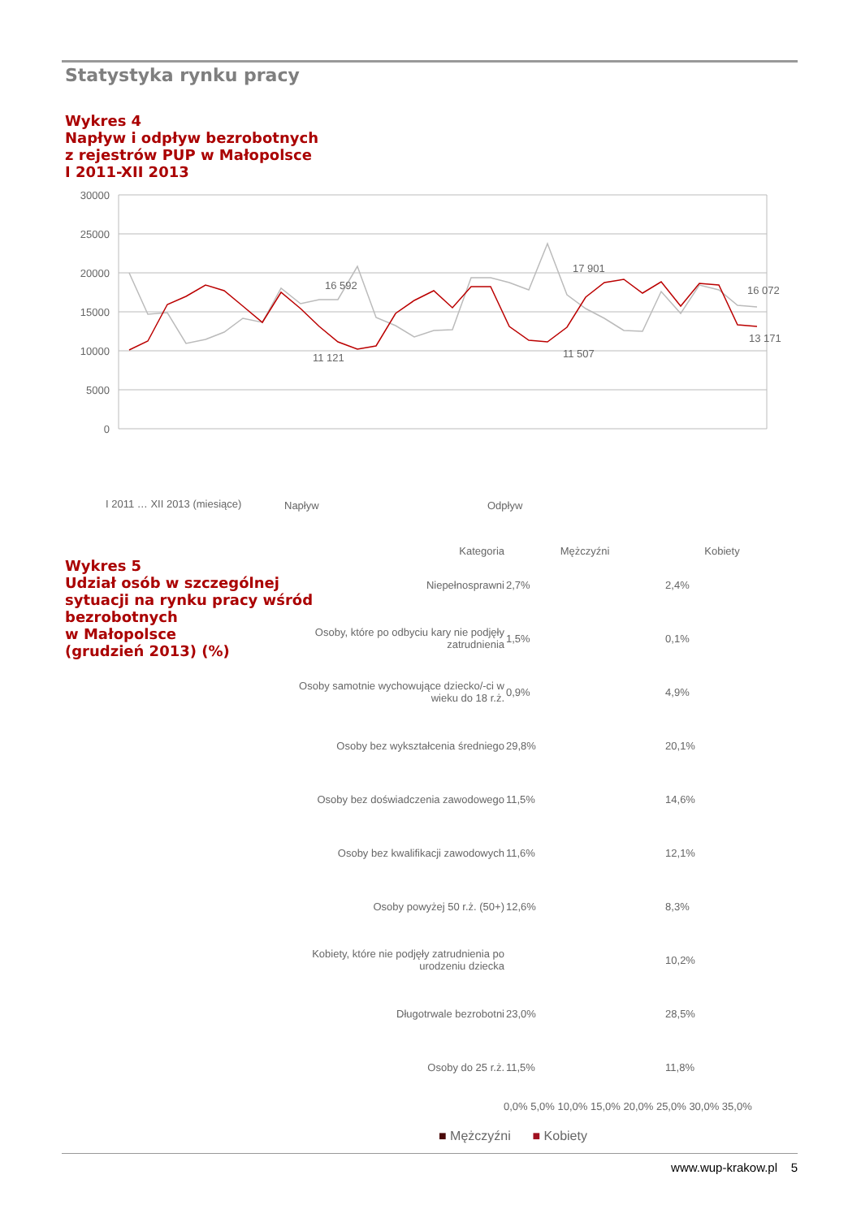Statystyka rynku pracy
Wykres 4
Napływ i odpływ bezrobotnych
z rejestrów PUP w Małopolsce
I 2011-XII 2013
30000
25000
20000
15000
10000
5000
0
16 592
11 121
17 901
11 507
16 072
13 171
I 2011 … XII 2013 (miesiące)
Napływ
Odpływ
Wykres 5
Udział osób w szczególnej
sytuacji na rynku pracy wśród
bezrobotnych
w Małopolsce
(grudzień 2013) (%)
| Kategoria | Mężczyźni | Kobiety |
| --- | --- | --- |
| Niepełnosprawni | 2,7% | 2,4% |
| Osoby, które po odbyciu kary nie podjęły zatrudnienia | 1,5% | 0,1% |
| Osoby samotnie wychowujące dziecko/-ci w wieku do 18 r.ż. | 0,9% | 4,9% |
| Osoby bez wykształcenia średniego | 29,8% | 20,1% |
| Osoby bez doświadczenia zawodowego | 11,5% | 14,6% |
| Osoby bez kwalifikacji zawodowych | 11,6% | 12,1% |
| Osoby powyżej 50 r.ż. (50+) | 12,6% | 8,3% |
| Kobiety, które nie podjęły zatrudnienia po urodzeniu dziecka | | 10,2% |
| Długotrwale bezrobotni | 23,0% | 28,5% |
| Osoby do 25 r.ż. | 11,5% | 11,8% |
0,0% 5,0% 10,0% 15,0% 20,0% 25,0% 30,0% 35,0%
■ Mężczyźni ■ Kobiety
www.wup-krakow.pl 5